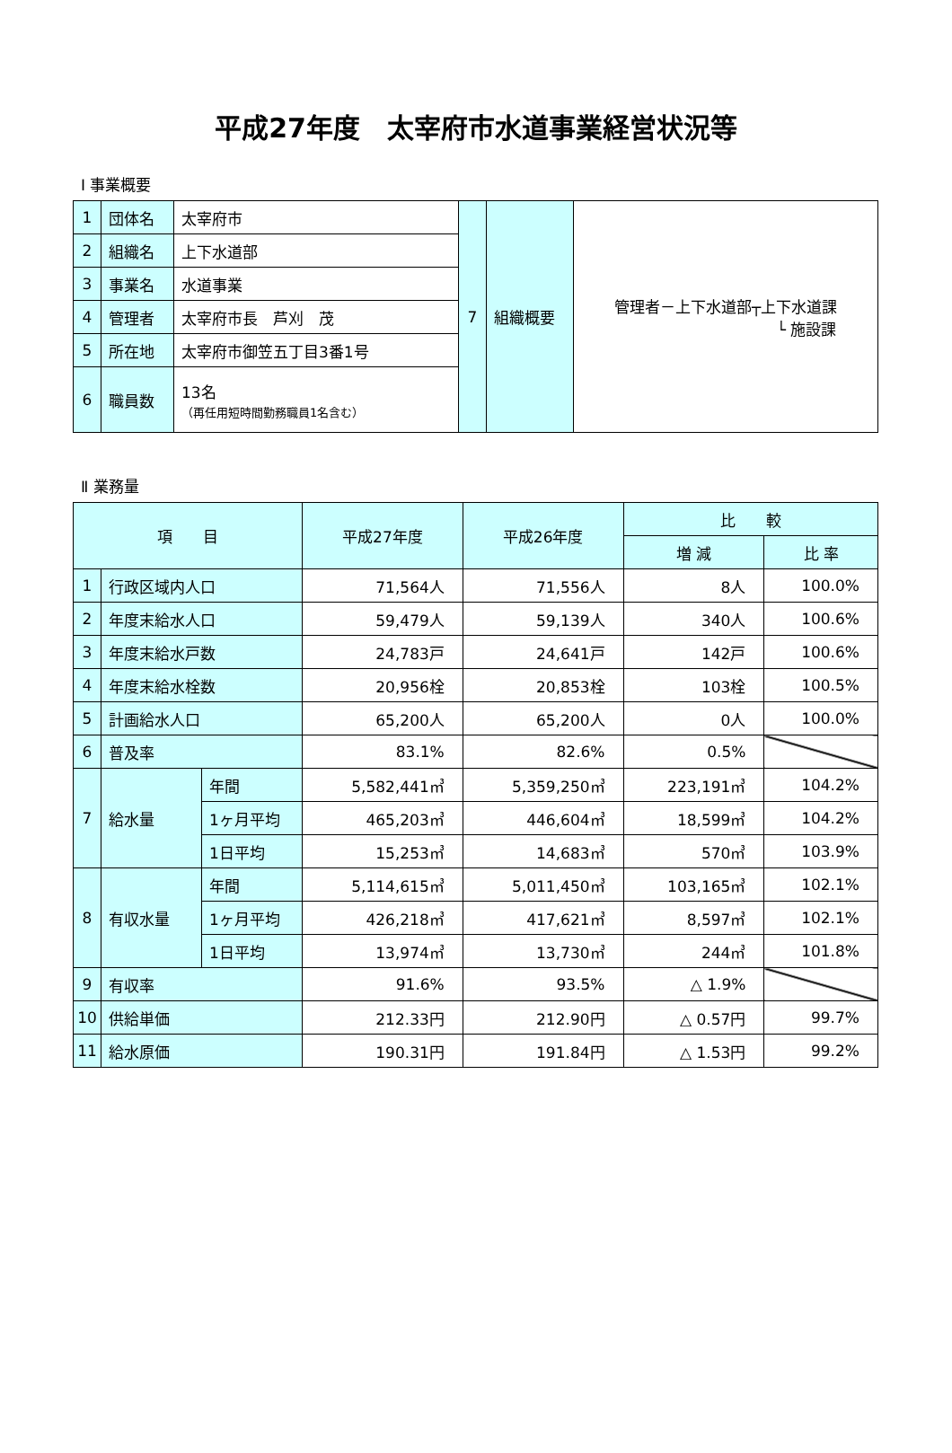平成27年度　太宰府市水道事業経営状況等
Ⅰ 事業概要
| 1 | 団体名 | 太宰府市 | 7 | 組織概要 | 管理者－上下水道部┬上下水道課 └ 施設課 |
| 2 | 組織名 | 上下水道部 | | | |
| 3 | 事業名 | 水道事業 | | | |
| 4 | 管理者 | 太宰府市長 芦刈 茂 | | | |
| 5 | 所在地 | 太宰府市御笠五丁目3番1号 | | | |
| 6 | 職員数 | 13名 （再任用短時間勤務職員1名含む） | | | |
Ⅱ 業務量
| 項 目 | | | 平成27年度 | 平成26年度 | 比 較 | |
| --- | --- | --- | --- | --- | --- | --- |
| | | | | | 増 減 | 比 率 |
| 1 | 行政区域内人口 | | 71,564人 | 71,556人 | 8人 | 100.0% |
| 2 | 年度末給水人口 | | 59,479人 | 59,139人 | 340人 | 100.6% |
| 3 | 年度末給水戸数 | | 24,783戸 | 24,641戸 | 142戸 | 100.6% |
| 4 | 年度末給水栓数 | | 20,956栓 | 20,853栓 | 103栓 | 100.5% |
| 5 | 計画給水人口 | | 65,200人 | 65,200人 | 0人 | 100.0% |
| 6 | 普及率 | | 83.1% | 82.6% | 0.5% | |
| 7 | 給水量 | 年間 | 5,582,441㎥ | 5,359,250㎥ | 223,191㎥ | 104.2% |
| | | 1ヶ月平均 | 465,203㎥ | 446,604㎥ | 18,599㎥ | 104.2% |
| | | 1日平均 | 15,253㎥ | 14,683㎥ | 570㎥ | 103.9% |
| 8 | 有収水量 | 年間 | 5,114,615㎥ | 5,011,450㎥ | 103,165㎥ | 102.1% |
| | | 1ヶ月平均 | 426,218㎥ | 417,621㎥ | 8,597㎥ | 102.1% |
| | | 1日平均 | 13,974㎥ | 13,730㎥ | 244㎥ | 101.8% |
| 9 | 有収率 | | 91.6% | 93.5% | △ 1.9% | |
| 10 | 供給単価 | | 212.33円 | 212.90円 | △ 0.57円 | 99.7% |
| 11 | 給水原価 | | 190.31円 | 191.84円 | △ 1.53円 | 99.2% |